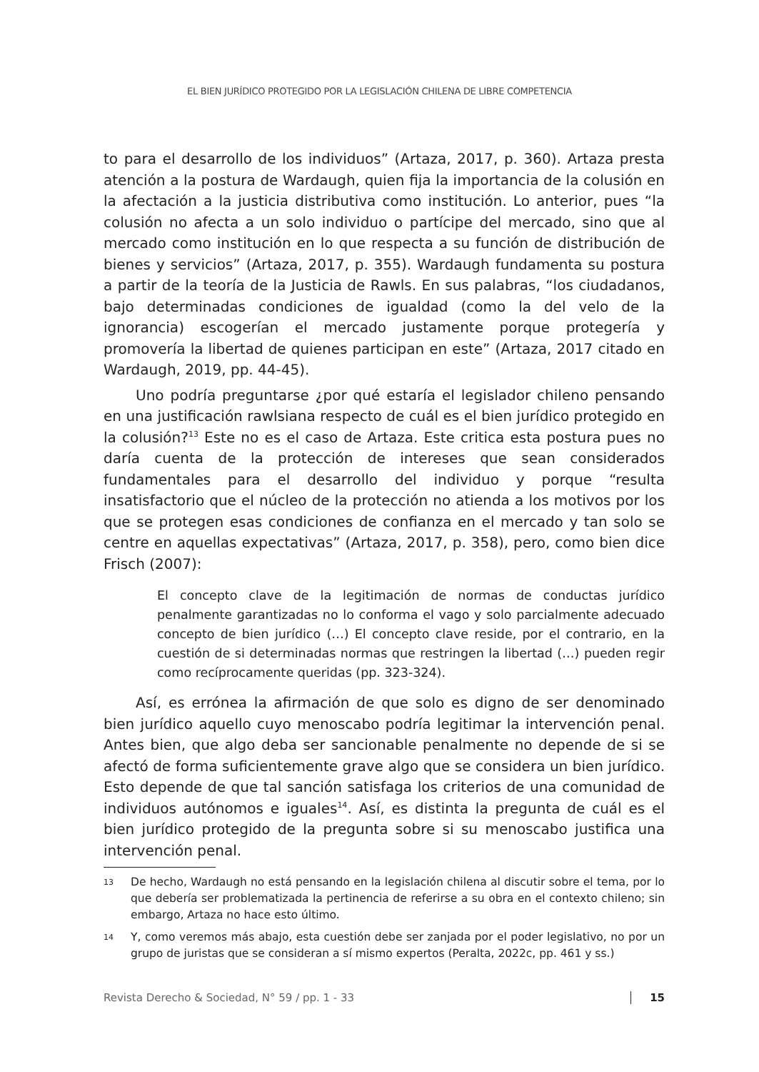EL BIEN JURÍDICO PROTEGIDO POR LA LEGISLACIÓN CHILENA DE LIBRE COMPETENCIA
to para el desarrollo de los individuos” (Artaza, 2017, p. 360). Artaza presta atención a la postura de Wardaugh, quien fija la importancia de la colusión en la afectación a la justicia distributiva como institución. Lo anterior, pues “la colusión no afecta a un solo individuo o partícipe del mercado, sino que al mercado como institución en lo que respecta a su función de distribución de bienes y servicios” (Artaza, 2017, p. 355). Wardaugh fundamenta su postura a partir de la teoría de la Justicia de Rawls. En sus palabras, “los ciudadanos, bajo determinadas condiciones de igualdad (como la del velo de la ignorancia) escogerían el mercado justamente porque protegería y promovería la libertad de quienes participan en este” (Artaza, 2017 citado en Wardaugh, 2019, pp. 44-45).
Uno podría preguntarse ¿por qué estaría el legislador chileno pensando en una justificación rawlsiana respecto de cuál es el bien jurídico protegido en la colusión?<sup>13</sup> Este no es el caso de Artaza. Este critica esta postura pues no daría cuenta de la protección de intereses que sean considerados fundamentales para el desarrollo del individuo y porque “resulta insatisfactorio que el núcleo de la protección no atienda a los motivos por los que se protegen esas condiciones de confianza en el mercado y tan solo se centre en aquellas expectativas” (Artaza, 2017, p. 358), pero, como bien dice Frisch (2007):
El concepto clave de la legitimación de normas de conductas jurídico penalmente garantizadas no lo conforma el vago y solo parcialmente adecuado concepto de bien jurídico (…) El concepto clave reside, por el contrario, en la cuestión de si determinadas normas que restringen la libertad (…) pueden regir como recíprocamente queridas (pp. 323-324).
Así, es errónea la afirmación de que solo es digno de ser denominado bien jurídico aquello cuyo menoscabo podría legitimar la intervención penal. Antes bien, que algo deba ser sancionable penalmente no depende de si se afectó de forma suficientemente grave algo que se considera un bien jurídico. Esto depende de que tal sanción satisfaga los criterios de una comunidad de individuos autónomos e iguales<sup>14</sup>. Así, es distinta la pregunta de cuál es el bien jurídico protegido de la pregunta sobre si su menoscabo justifica una intervención penal.
13 De hecho, Wardaugh no está pensando en la legislación chilena al discutir sobre el tema, por lo que debería ser problematizada la pertinencia de referirse a su obra en el contexto chileno; sin embargo, Artaza no hace esto último.
14 Y, como veremos más abajo, esta cuestión debe ser zanjada por el poder legislativo, no por un grupo de juristas que se consideran a sí mismo expertos (Peralta, 2022c, pp. 461 y ss.)
Revista Derecho & Sociedad, N° 59 / pp. 1 - 33 15